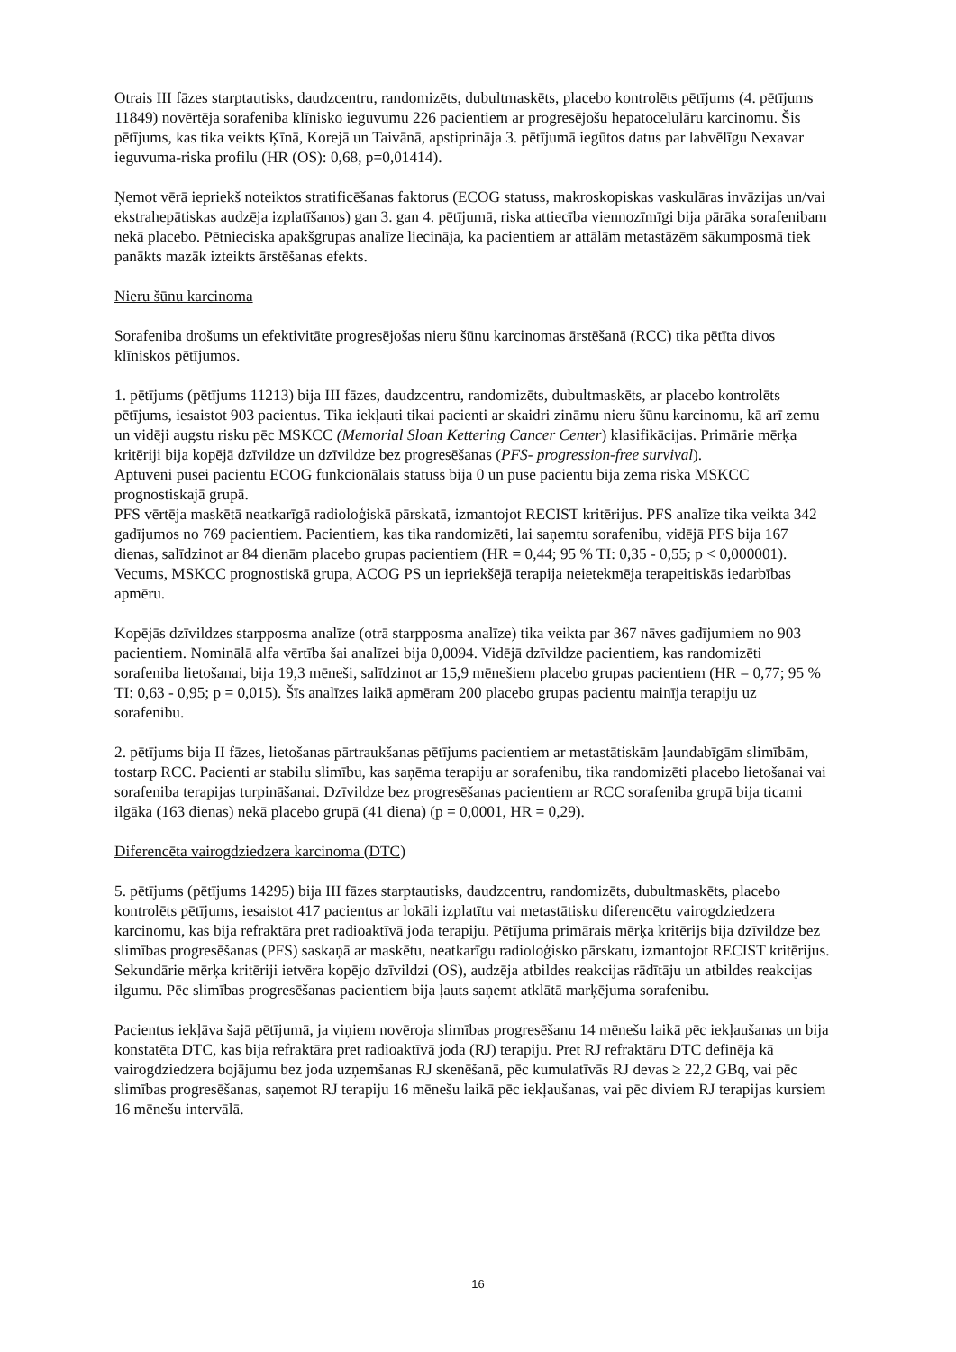Otrais III fāzes starptautisks, daudzcentru, randomizēts, dubultmaskēts, placebo kontrolēts pētījums (4. pētījums 11849) novērtēja sorafeniba klīnisko ieguvumu 226 pacientiem ar progresējošu hepatocelulāru karcinomu. Šis pētījums, kas tika veikts Ķīnā, Korejā un Taivānā, apstiprināja 3. pētījumā iegūtos datus par labvēlīgu Nexavar ieguvuma-riska profilu (HR (OS): 0,68, p=0,01414).
Ņemot vērā iepriekš noteiktos stratificēšanas faktorus (ECOG statuss, makroskopiskas vaskulāras invāzijas un/vai ekstrahepātiskas audzēja izplatīšanos) gan 3. gan 4. pētījumā, riska attiecība viennozīmīgi bija pārāka sorafenibam nekā placebo. Pētnieciska apakšgrupas analīze liecināja, ka pacientiem ar attālām metastāzēm sākumposmā tiek panākts mazāk izteikts ārstēšanas efekts.
Nieru šūnu karcinoma
Sorafeniba drošums un efektivitāte progresējošas nieru šūnu karcinomas ārstēšanā (RCC) tika pētīta divos klīniskos pētījumos.
1. pētījums (pētījums 11213) bija III fāzes, daudzcentru, randomizēts, dubultmaskēts, ar placebo kontrolēts pētījums, iesaistot 903 pacientus. Tika iekļauti tikai pacienti ar skaidri zināmu nieru šūnu karcinomu, kā arī zemu un vidēji augstu risku pēc MSKCC (Memorial Sloan Kettering Cancer Center) klasifikācijas. Primārie mērķa kritēriji bija kopējā dzīvildze un dzīvildze bez progresēšanas (PFS- progression-free survival).
Aptuveni pusei pacientu ECOG funkcionālais statuss bija 0 un puse pacientu bija zema riska MSKCC prognostiskajā grupā.
PFS vērtēja maskētā neatkarīgā radioloģiskā pārskatā, izmantojot RECIST kritērijus. PFS analīze tika veikta 342 gadījumos no 769 pacientiem. Pacientiem, kas tika randomizēti, lai saņemtu sorafenibu, vidējā PFS bija 167 dienas, salīdzinot ar 84 dienām placebo grupas pacientiem (HR = 0,44; 95 % TI: 0,35 - 0,55; p < 0,000001). Vecums, MSKCC prognostiskā grupa, ACOG PS un iepriekšējā terapija neietekmēja terapeitiskās iedarbības apmēru.
Kopējās dzīvildzes starpposma analīze (otrā starpposma analīze) tika veikta par 367 nāves gadījumiem no 903 pacientiem. Nominālā alfa vērtība šai analīzei bija 0,0094. Vidējā dzīvildze pacientiem, kas randomizēti sorafeniba lietošanai, bija 19,3 mēneši, salīdzinot ar 15,9 mēnešiem placebo grupas pacientiem (HR = 0,77; 95 % TI: 0,63 - 0,95; p = 0,015). Šīs analīzes laikā apmēram 200 placebo grupas pacientu mainīja terapiju uz sorafenibu.
2. pētījums bija II fāzes, lietošanas pārtraukšanas pētījums pacientiem ar metastātiskām ļaundabīgām slimībām, tostarp RCC. Pacienti ar stabilu slimību, kas saņēma terapiju ar sorafenibu, tika randomizēti placebo lietošanai vai sorafeniba terapijas turpināšanai. Dzīvildze bez progresēšanas pacientiem ar RCC sorafeniba grupā bija ticami ilgāka (163 dienas) nekā placebo grupā (41 diena) (p = 0,0001, HR = 0,29).
Diferencēta vairogdziedzera karcinoma (DTC)
5. pētījums (pētījums 14295) bija III fāzes starptautisks, daudzcentru, randomizēts, dubultmaskēts, placebo kontrolēts pētījums, iesaistot 417 pacientus ar lokāli izplatītu vai metastātisku diferencētu vairogdziedzera karcinomu, kas bija refraktāra pret radioaktīvā joda terapiju. Pētījuma primārais mērķa kritērijs bija dzīvildze bez slimības progresēšanas (PFS) saskaņā ar maskētu, neatkarīgu radioloģisko pārskatu, izmantojot RECIST kritērijus. Sekundārie mērķa kritēriji ietvēra kopējo dzīvildzi (OS), audzēja atbildes reakcijas rādītāju un atbildes reakcijas ilgumu. Pēc slimības progresēšanas pacientiem bija ļauts saņemt atklātā marķējuma sorafenibu.
Pacientus iekļāva šajā pētījumā, ja viņiem novēroja slimības progresēšanu 14 mēnešu laikā pēc iekļaušanas un bija konstatēta DTC, kas bija refraktāra pret radioaktīvā joda (RJ) terapiju. Pret RJ refraktāru DTC definēja kā vairogdziedzera bojājumu bez joda uzņemšanas RJ skenēšanā, pēc kumulatīvās RJ devas ≥ 22,2 GBq, vai pēc slimības progresēšanas, saņemot RJ terapiju 16 mēnešu laikā pēc iekļaušanas, vai pēc diviem RJ terapijas kursiem 16 mēnešu intervālā.
16